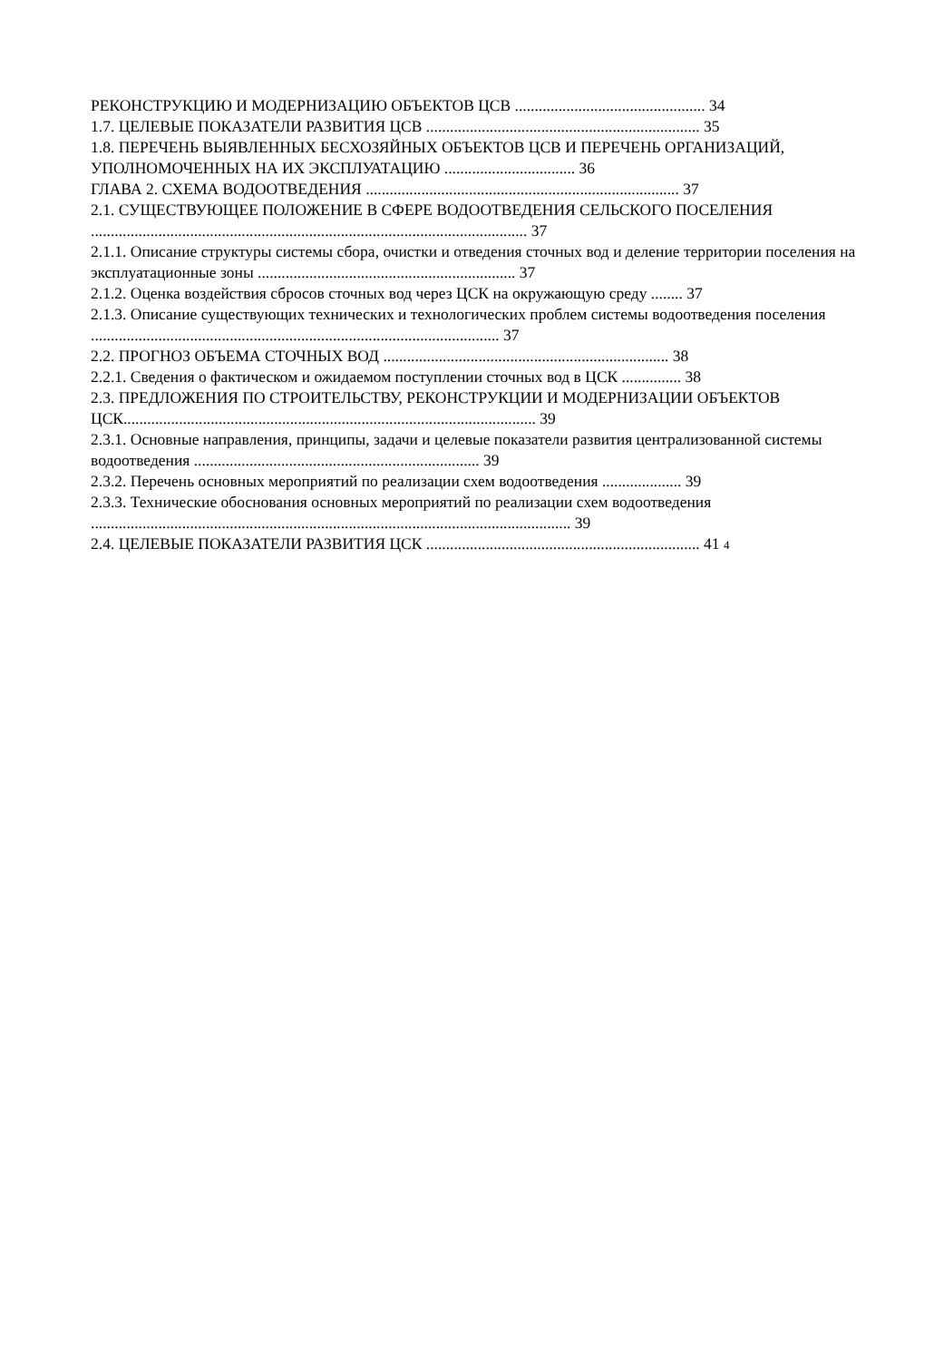РЕКОНСТРУКЦИЮ И МОДЕРНИЗАЦИЮ ОБЪЕКТОВ ЦСВ ................................................ 34
1.7. ЦЕЛЕВЫЕ ПОКАЗАТЕЛИ РАЗВИТИЯ ЦСВ ..................................................................... 35
1.8. ПЕРЕЧЕНЬ ВЫЯВЛЕННЫХ БЕСХОЗЯЙНЫХ ОБЪЕКТОВ ЦСВ И ПЕРЕЧЕНЬ ОРГАНИЗАЦИЙ, УПОЛНОМОЧЕННЫХ НА ИХ ЭКСПЛУАТАЦИЮ ................................. 36
ГЛАВА 2. СХЕМА ВОДООТВЕДЕНИЯ ............................................................................... 37
2.1. СУЩЕСТВУЮЩЕЕ ПОЛОЖЕНИЕ В СФЕРЕ ВОДООТВЕДЕНИЯ СЕЛЬСКОГО ПОСЕЛЕНИЯ .............................................................................................................. 37
2.1.1. Описание структуры системы сбора, очистки и отведения сточных вод и деление территории поселения на эксплуатационные зоны ................................................................. 37
2.1.2. Оценка воздействия сбросов сточных вод через ЦСК на окружающую среду ........ 37
2.1.3. Описание существующих технических и технологических проблем системы водоотведения поселения ....................................................................................................... 37
2.2. ПРОГНОЗ ОБЪЕМА СТОЧНЫХ ВОД ........................................................................ 38
2.2.1. Сведения о фактическом и ожидаемом поступлении сточных вод в ЦСК ............... 38
2.3. ПРЕДЛОЖЕНИЯ ПО СТРОИТЕЛЬСТВУ, РЕКОНСТРУКЦИИ И МОДЕРНИЗАЦИИ ОБЪЕКТОВ ЦСК........................................................................................................ 39
2.3.1. Основные направления, принципы, задачи и целевые показатели развития централизованной системы водоотведения ........................................................................ 39
2.3.2. Перечень основных мероприятий по реализации схем водоотведения .................... 39
2.3.3. Технические обоснования основных мероприятий по реализации схем водоотведения ......................................................................................................................... 39
2.4. ЦЕЛЕВЫЕ ПОКАЗАТЕЛИ РАЗВИТИЯ ЦСК ..................................................................... 41 4